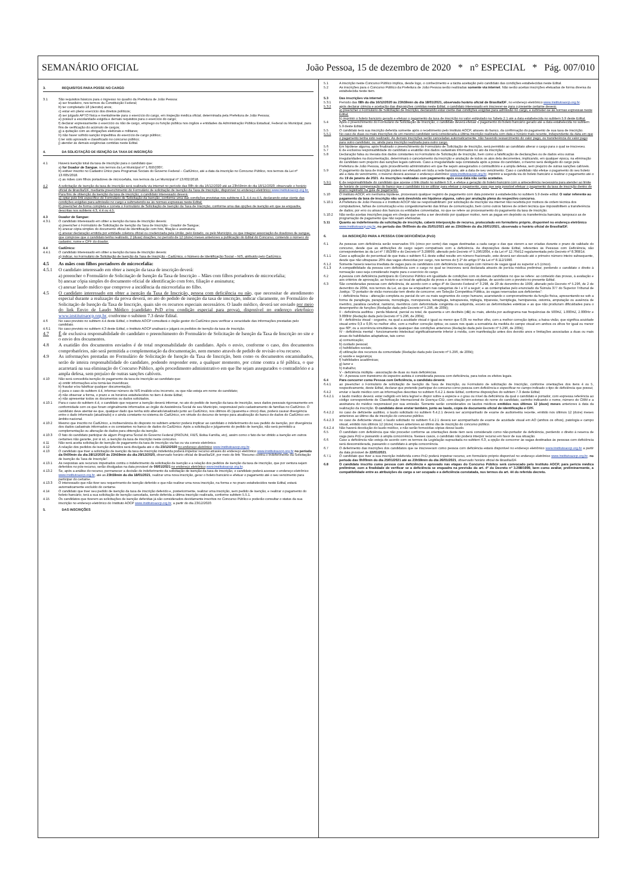SEMANÁRIO OFICIAL João Pessoa, 15 de dezembro de 2020 * n° ESPECIAL * Pág. 007/010
3. REQUISITOS PARA POSSE NO CARGO
3.1 São requisitos básicos para o ingresso no quadro da Prefeitura de João Pessoa:
a) ser brasileiro, nos termos da Constituição Federal;
b) ter completado 18 (dezoito) anos;
c) estar em pleno exercício dos direitos políticos;
d) ser julgado APTO física e mentalmente para o exercício do cargo, em inspeção médica oficial, determinada pela Prefeitura de João Pessoa;
e) possuir a escolaridade exigida e demais requisitos para o exercício do cargo;
f) declarar expressamente o exercício ou não de cargo, emprego ou função pública nos órgãos e entidades da Administração Pública Estadual, Federal ou Municipal, para fins de verificação do acúmulo de cargos;
g) a quitação com as obrigações eleitorais e militares;
h) não haver sofrido sanção impeditiva do exercício de cargo público;
i) ter sido aprovado e classificado no concurso público;
j) atender às demais exigências contidas neste Edital.
4. DA SOLICITAÇÃO DE ISENÇÃO DA TAXA DE INSCRIÇÃO
4.1 Haverá isenção total da taxa de inscrição para o candidato que:
a) for Doador de Sangue, nos termos da Lei Municipal nº 1.650/2007;
b) estiver inscrito no Cadastro Único para Programas Sociais do Governo Federal – CadÚnico, até a data da inscrição no Concurso Público, nos termos da Lei nº 13.605/2018.
c) as mães com filhos portadores de microcefalia, nos termos da Lei Municipal nº 13.602/2018.
4.2 A solicitação de isenção da taxa de inscrição será realizada via internet no período das 08h do dia 16/12/2020 até as 23h59min do dia 18/12/2020, observado o horário oficial de Brasília/DF, mediante preenchimento do Formulário de solicitação de Isenção da Taxa de Inscrição, disponível no endereço eletrônico www.institutoaocp.org.br. Para fins de obtenção da isenção da taxa de inscrição, o candidato interessado deverá:
a) optar pelo link específico do Formulário de Solicitação da Isenção, conforme uma das condições previstas nos subitens 4.3, 4.4 ou 4.5, declarando estar ciente das condições exigidas para admissão no cargo e submetendo-se às normas expressas neste Edital;
b) preencher de forma completa e correta o Formulário de Solicitação de Isenção da Taxa de Inscrição, conforme uma das opções de isenção em que se enquadre, descritas nos subitens 4.3, 4.4 ou 4.5.
4.3 Doador de Sangue:
4.3.1 O candidato interessado em obter a isenção da taxa de inscrição deverá:
a) preencher o Formulário de Solicitação de Isenção da Taxa de Inscrição - Doador de Sangue;
b) anexar cópia simples do documento oficial de identificação com foto, filiação e assinatura;
c) anexar declaração emitida por entidade coletora oficial ou credenciada pela União, pelo Estado, ou pelo Município, ou que integrar associação de doadores de sangue, que comprove que o candidato tenha realizado, 2 (duas) doações, no período de 12 (doze) meses anteriores a publicação do Edital do Concurso, contendo o número do cadastro, nome e CPF do doador.
4.4 CadÚnico:
4.4.1 O candidato interessado em obter a isenção da taxa de inscrição deverá:
a) indicar, no Formulário de Solicitação de Isenção da Taxa de Inscrição - CadÚnico, o Número de Identificação Social – NIS, atribuído pelo CadÚnico.
4.5 As mães com filhos portadores de microcefalia:
4.5.1 O candidato interessado em obter a isenção da taxa de inscrição deverá:
a) preencher o Formulário de Solicitação de Isenção da Taxa de Inscrição – Mães com filhos portadores de microcefalia;
b) anexar cópia simples do documento oficial de identificação com foto, filiação e assinatura;
c) anexar laudo médico que comprove a incidência da microcefalia no filho.
4.5 O candidato interessado em obter a isenção da Taxa de Inscrição, pessoa com deficiência ou não, que necessitar de atendimento especial durante a realização da prova deverá, no ato do pedido de isenção da taxa de inscrição, indicar claramente, no Formulário de Solicitação de Isenção da Taxa de Inscrição, quais são os recursos especiais necessários. O laudo médico, deverá ser enviado por meio do link Envio de Laudo Médico (candidato PcD e/ou condição especial para prova), disponível no endereço eletrônico www.institutoaocp.org.br, conforme o subitem 7.3 deste Edital.
4.6 No caso previsto no subitem 4.4 deste Edital, o Instituto AOCP consultará o órgão gestor do CadÚnico para verificar a veracidade das informações prestadas pelo candidato.
4.6.1 No caso previsto no subitem 4.3 deste Edital, o Instituto AOCP analisará e julgará os pedidos de isenção da taxa de inscrição.
4.7 É de exclusiva responsabilidade do candidato o preenchimento do Formulário de Solicitação de Isenção da Taxa de Inscrição no site e o envio dos documentos.
4.8 A exatidão dos documentos enviados é de total responsabilidade do candidato. Após o envio, conforme o caso, dos documentos comprobatórios, não será permitida a complementação da documentação, nem mesmo através de pedido de revisão e/ou recurso.
4.9 As informações prestadas no Formulário de Solicitação de Isenção da Taxa de Inscrição, bem como os documentos encaminhados, serão de inteira responsabilidade do candidato, podendo responder este, a qualquer momento, por crime contra a fé pública, o que acarretará na sua eliminação do Concurso Público, após procedimento administrativo em que lhe sejam assegurados o contraditório e a ampla defesa, sem prejuízo de outras sanções cabíveis.
4.10 Não será concedida isenção do pagamento da taxa de inscrição ao candidato que:
a) omitir informações e/ou torná-las inverídicas;
b) fraudar e/ou falsificar qualquer documentação;
c) para o caso do subitem 4.4, informar número de NIS inválido e/ou incorreto, ou que não esteja em nome do candidato;
d) não observar a forma, o prazo e os horários estabelecidos no item 4 deste Edital;
e) não apresentar todos os documentos ou dados solicitados.
4.10.1 Para o caso do subitem 4.4, o candidato que requerer a isenção deverá informar, no ato do pedido de isenção da taxa de inscrição, seus dados pessoais rigorosamente em conformidade com os que foram originalmente informados ao órgão de Assistência Social de seu Município, responsável pelo cadastramento de famílias no CadÚnico. O candidato deve atentar-se que, qualquer dado que tenha sido alterado/atualizado junto ao CadÚnico, nos últimos 45 (quarenta e cinco) dias, poderá causar divergência entre o dado informado (atualizado) e o ainda constante no sistema do CadÚnico, em virtude do decurso de tempo para atualização do banco de dados do CadÚnico em âmbito nacional.
4.10.2 Mesmo que inscrito no CadÚnico, a inobservância do disposto no subitem anterior poderá implicar ao candidato o indeferimento do seu pedido de isenção, por divergência dos dados cadastrais informados e os constantes no banco de dados do CadÚnico. Após a solicitação e julgamento do pedido de isenção, não será permitido a complementação ou alteração de dados para obtenção da isenção.
4.10.3 O fato do candidato participar de algum Programa Social do Governo Federal (PROUNI, FIES, Bolsa Família, etc), assim como o fato de ter obtido a isenção em outros certames não garante, por si só, a isenção da taxa de inscrição neste concurso.
4.11 Não será aceita solicitação de isenção do pagamento da taxa de inscrição via fax ou via correio eletrônico.
4.12 A relação dos pedidos de isenção deferidos será divulgada até o dia 23/12/2020 no endereço eletrônico www.institutoaocp.org.br.
4.13 O candidato que tiver a solicitação de isenção da taxa de inscrição indeferida poderá impetrar recurso através do endereço eletrônico www.institutoaocp.org.br no período da 0h00min do dia 28/12/2020 às 23h59min do dia 29/12/2020, observado horário oficial de Brasília/DF, por meio do link "Recurso contra o Indeferimento da Solicitação de Isenção da Taxa de Inscrição".
4.13.1 As respostas aos recursos impetrados contra o indeferimento da solicitação de isenção e a relação dos pedidos de isenção da taxa de inscrição, que por ventura sejam deferidos no pós-recurso, serão divulgadas na data provável de 06/01/2021 no endereço eletrônico www.institutoaocp.org.br.
4.13.2 Se, após a análise do recurso, permanecer a decisão de indeferimento da solicitação de isenção da taxa de inscrição, o candidato poderá acessar o endereço eletrônico www.institutoaocp.org.br, até as 23h59min do dia 18/01/2021, realizar uma nova inscrição, gerar o boleto bancário e efetuar o pagamento até o seu vencimento para participar do certame.
4.13.3 O interessado que não tiver seu requerimento de isenção deferido e que não realizar uma nova inscrição, na forma e no prazo estabelecidos neste Edital, estará automaticamente excluído do certame.
4.14 O candidato que tiver seu pedido de isenção da taxa de inscrição deferido e, posteriormente, realizar uma inscrição, sem pedido de isenção, e realizar o pagamento do boleto bancário, terá a sua solicitação de isenção cancelada, sendo deferida a última inscrição realizada, conforme subitem 5.5.1.
4.15 Os candidatos que tiverem as solicitações de isenção deferidas já são considerados devidamente inscritos no Concurso Público e poderão consultar o status da sua inscrição no endereço eletrônico do Instituto AOCP www.institutoaocp.org.br, a partir do dia 23/12/2020.
5. DAS INSCRIÇÕES
5.1 A inscrição neste Concurso Público implica, desde logo, o conhecimento e a tácita aceitação pelo candidato das condições estabelecidas neste Edital.
5.2 As inscrições para o Concurso Público da Prefeitura de João Pessoa serão realizadas somente via internet. Não serão aceitas inscrições efetuadas de forma diversa da estabelecida neste item.
5.3 Das inscrições via internet:
5.3.1 Período das 08h do dia 16/12/2020 às 23h59min do dia 18/01/2021, observado horário oficial de Brasília/DF, no endereço eletrônico www.institutoaocp.org.br.
5.3.2 após declarar ciência e aceitação das disposições contidas neste Edital, o candidato interessado em inscrever-se para o presente certame deverá:
a) preencher o Formulário de Solicitação de Inscrição, declarando estar ciente das condições exigidas para admissão no cargo, e submeter-se às normas expressas neste Edital;
b) imprimir o boleto bancário gerado e efetuar o pagamento da taxa de inscrição no valor estipulado na Tabela 2.1 até a data estabelecida no subitem 5.9 deste Edital.
5.4 Após o preenchimento do Formulário de Solicitação de Inscrição, o candidato deverá efetuar o pagamento do boleto bancário gerado até a data estabelecida no subitem 5.9 deste Edital.
5.5 O candidato terá sua inscrição deferida somente após o recebimento pelo Instituto AOCP, através do banco, da confirmação do pagamento de sua taxa de inscrição.
5.5.1 No caso de duas ou mais inscrições de um mesmo candidato será considerada a última inscrição realizada com data e horário mais recente, independente da data em que o pagamento tenha sido realizado. As demais inscrições serão canceladas automaticamente, não havendo ressarcimento do valor pago, ou transferência do valor pago para outro candidato, ou, ainda para inscrição realizada para outro cargo.
5.6 Em hipótese alguma, após finalizado o preenchimento do Formulário de Solicitação de Inscrição, será permitido ao candidato alterar o cargo para o qual se inscreveu.
5.7 É de exclusiva responsabilidade do candidato a exatidão dos dados cadastrais informados no ato da inscrição.
5.8 Declaração falsa ou inexata dos dados constantes no Formulário de Solicitação de Inscrição, bem como a falsificação de declarações ou de dados e/ou outras irregularidades na documentação, determinará o cancelamento da inscrição e anulação de todos os atos dela decorrentes, implicando, em qualquer época, na eliminação do candidato sem prejuízo das sanções legais cabíveis. Caso a irregularidade seja constatada após a posse do candidato, o mesmo será desligado do cargo pela Prefeitura de João Pessoa, após procedimento administrativo em que lhe sejam assegurados o contraditório e a ampla defesa, sem prejuízo de outras sanções cabíveis.
5.9 O pagamento da taxa de inscrição poderá ser efetuado em toda a rede bancária, até a data de seu vencimento. Caso o candidato não efetue o pagamento do seu boleto até a data do vencimento, o mesmo deverá acessar o endereço eletrônico www.institutoaocp.org.br, imprimir a segunda via do boleto bancário e realizar o pagamento até o dia 19 de janeiro de 2021. As inscrições realizadas com pagamento após essa data não serão acatadas.
5.9.1 É de responsabilidade do candidato que acesse o link citado no subitem 5.9, e efetue a geração do boleto bancário com a antecedência necessária para atender ao limite de horário de compensação do banco que o candidato irá se utilizar para efetuar o pagamento, para que seja possível efetuar o pagamento da taxa de inscrição dentro do prazo registrado na guia de pagamento.
5.10 O Instituto AOCP, em nenhuma hipótese, processará qualquer registro de pagamento com data posterior à estabelecida no subitem 5.9 deste edital. O valor referente ao pagamento da taxa de inscrição não será devolvido em hipótese alguma, salvo por anulação plena do respectivo concurso.
5.10.1 A Prefeitura de João Pessoa e o Instituto AOCP não se responsabilizam: por solicitação de inscrição via internet não recebida por motivos de ordem técnica dos computadores, falhas de comunicação e/ou congestionamento das linhas de comunicação, bem como outros fatores de ordem técnica que impossibilitem a transferência de dados; por erro ou atraso dos bancos ou entidades conveniadas, no que se refere ao processamento do pagamento da taxa de inscrição.
5.10.2 Não serão aceitas inscrições pagas em cheque que venha a ser devolvido por qualquer motivo, nem as pagas em depósito ou transferência bancária, tampouco as de programação de pagamento que não sejam efetivadas.
5.11 Quanto ao indeferimento da solicitação de inscrição, caberá interposição de recurso, protocolado em formulário próprio, disponível no endereço eletrônico www.institutoaocp.org.br, no período das 0h00min do dia 25/01/2021 até as 23h59min do dia 26/01/2021, observado o horário oficial de Brasília/DF.
6. DA INSCRIÇÃO PARA A PESSOA COM DEFICIÊNCIA (PcD)
6.1 Às pessoas com deficiência serão reservados 5% (cinco por cento) das vagas destinadas a cada cargo e das que vierem a ser criadas durante o prazo de validade do concurso, desde que as atribuições do cargo sejam compatíveis com a deficiência. As disposições deste Edital, referentes às Pessoas com Deficiência, são correspondentes às da Lei nº 7.853/89 e do Decreto nº 3.298/99, alterado pelo Decreto nº 5.296/2004, e da Lei nº 12.764/12 regulamentada pelo Decreto nº 8.368/14.
6.1.1 Caso a aplicação do percentual de que trata o subitem 6.1 deste edital resulte em número fracionado, este deverá ser elevado até o primeiro número inteiro subsequente, desde que não ultrapasse 20% das vagas oferecidas por cargo, nos termos do § 2º do artigo 5º da Lei nº 8.112/1990.
6.1.2 Somente haverá reserva imediata de vagas para os candidatos com deficiência nos cargos com número de vagas igual ou superior a 5 (cinco).
6.1.3 A compatibilidade da pessoa com deficiência com o cargo no qual se inscreveu será declarada através de perícia médica preliminar, perdendo o candidato o direito à nomeação caso seja considerado inapto para o exercício do cargo.
6.2 A pessoa com deficiência participará do Concurso Público em igualdade de condições com os demais candidatos no que se refere: ao conteúdo das provas, à avaliação e aos critérios de aprovação, ao horário e ao local de aplicação da prova e às notas mínimas exigidas, de acordo com o previsto no presente Edital.
6.3 São consideradas pessoas com deficiência, de acordo com o artigo 4º do Decreto Federal n° 3.298, de 20 de dezembro de 1999, alterado pelo Decreto nº 5.296, de 2 de dezembro de 2004, nos termos da Lei, as que se enquadram nas categorias de I a VI a seguir; e as contempladas pelo enunciado da Súmula 377 do Superior Tribunal de Justiça: "O portador de visão monocular tem direito de concorrer, em Seleção Competitiva Pública, às vagas reservadas aos deficientes":
I - deficiência física - alteração completa ou parcial de um ou mais segmentos do corpo humano, acarretando o comprometimento da função física, apresentando-se sob a forma de paraplegia, paraparesia, monoplegia, monoparesia, tetraplegia, tetraparesia, triplegia, triparesia, hemiplegia, hemiparesia, ostomia, amputação ou ausência de membro, paralisia cerebral, nanismo, membros com deformidade congênita ou adquirida, exceto as deformidades estéticas e as que não produzam dificuldades para o desempenho de funções (Redação dada pelo Decreto nº 5.296, de 2004);
II - deficiência auditiva - perda bilateral, parcial ou total, de quarenta e um decibéis (dB) ou mais, aferida por audiograma nas frequências de 500HZ, 1.000HZ, 2.000Hz e 3.000Hz (Redação dada pelo Decreto nº 5.296, de 2004);
III - deficiência visual - cegueira, na qual a acuidade visual é igual ou menor que 0,05 no melhor olho, com a melhor correção óptica; a baixa visão, que significa acuidade visual entre 0,3 e 0,05 no melhor olho, com a melhor correção óptica; os casos nos quais a somatória da medida do campo visual em ambos os olhos for igual ou menor que 60º; ou a ocorrência simultânea de quaisquer das condições anteriores (Redação dada pelo Decreto nº 5.296, de 2004);
IV - deficiência mental - funcionamento intelectual significativamente inferior à média, com manifestação antes dos dezoito anos e limitações associadas a duas ou mais áreas de habilidades adaptativas, tais como:
a) comunicação;
b) cuidado pessoal;
c) habilidades sociais;
d) utilização dos recursos da comunidade (Redação dada pelo Decreto nº 5.296, de 2004);
e) saúde e segurança;
f) habilidades acadêmicas;
g) lazer e
h) trabalho;
V - deficiência múltipla - associação de duas ou mais deficiências.
VI - A pessoa com transtorno do espectro autista é considerada pessoa com deficiência, para todos os efeitos legais.
6.4 Para concorrer como Pessoa com Deficiência, o candidato deverá:
6.4.1 ao preencher o Formulário de solicitação de Isenção da Taxa de Inscrição, ou Formulário de solicitação de Inscrição, conforme orientações dos itens 4 ou 5, respectivamente, deste Edital, declarar que pretende participar do concurso como pessoa com deficiência e especificar no campo indicado o tipo de deficiência que possui;
6.4.2 enviar o laudo médico com as informações descritas no subitem 6.4.2.1 deste Edital, conforme disposições do subitem 7.3 deste Edital;
6.4.2.1 o laudo médico deverá: estar redigido em letra legível e dispor sobre a espécie e o grau ou nível da deficiência da qual o candidato é portador, com expressa referência ao código correspondente de Classificação Internacional de Doença–CID, com citação por extenso do nome do candidato, carimbo indicando o nome, número do CRM e a assinatura do médico responsável por sua emissão. Somente serão considerados os laudos médicos emitidos nos últimos 12 (doze) meses anteriores à data da realização da inscrição. O candidato deve enviar também, junto ao laudo, cópia de documento oficial de identificação e CPF.
6.4.2.2 no caso de deficiente auditivo, o laudo solicitado no subitem 6.4.2.1 deverá ser acompanhado de exame de audiometria recente, emitido nos últimos 12 (doze) meses anteriores ao último dia de inscrição do concurso público.
6.4.2.3 no caso de deficiente visual, o laudo solicitado no subitem 6.4.2.1 deverá ser acompanhado de exame de acuidade visual em AO (ambos os olhos), patologia e campo visual, emitido nos últimos 12 (doze) meses anteriores ao último dia de inscrição do concurso público.
6.4.2.4 Não haverá devolução do laudo médico, e não serão fornecidas cópias desse laudo.
6.5 O candidato com deficiência que não proceder conforme as orientações deste item será considerado como não-portador de deficiência, perdendo o direito à reserva de vaga para PcD e passando à ampla concorrência. Nesses casos, o candidato não poderá interpor recurso em favor de sua situação.
6.6 Caso a deficiência não esteja de acordo com os termos da Legislação supracitada no subitem 6.3, a opção de concorrer às vagas destinadas às pessoas com deficiência será desconsiderada, passando o candidato à ampla concorrência.
6.7 O deferimento das inscrições dos candidatos que se inscreveram como pessoa com deficiência estará disponível no endereço eletrônico www.institutoaocp.org.br a partir da data provável de 22/01/2021.
6.7.1 O candidato que tiver a sua inscrição indeferida como PcD poderá impetrar recurso, em formulário próprio disponível no endereço eletrônico www.institutoaocp.org.br, no período das 0h00min do dia 25/01/2021 até as 23h59min do dia 26/01/2021, observado horário oficial de Brasília/DF.
6.8 O candidato inscrito como pessoa com deficiência e aprovado nas etapas do Concurso Público será convocado pelo Instituto AOCP, para perícia médica preliminar, com a finalidade de verificar se a deficiência se enquadra na previsão do art. 4º do Decreto nº 3.298/1999, bem como avaliar, preliminarmente, a compatibilidade entre as atribuições do cargo a ser ocupado e a deficiência constatada, nos termos do art. 44 do referido decreto.